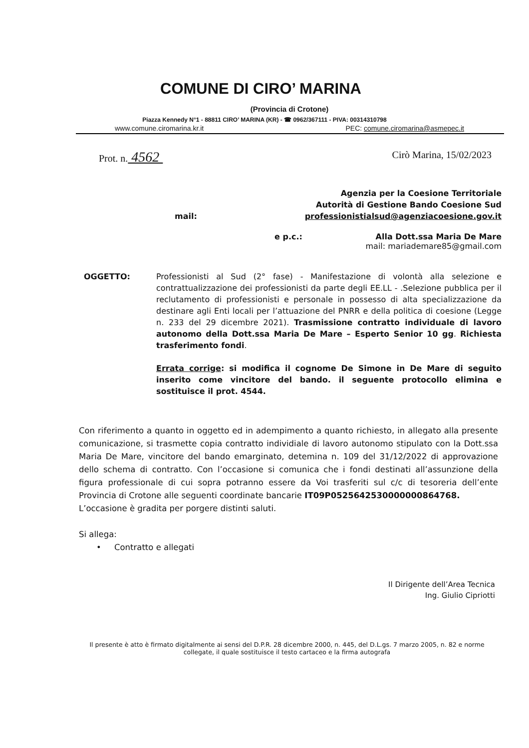COMUNE DI CIRO’ MARINA
(Provincia di Crotone)
Piazza Kennedy N°1 - 88811 CIRO’ MARINA (KR) - ☎ 0962/367111 - PIVA: 00314310798
www.comune.ciromarina.kr.it PEC: comune.ciromarina@asmepec.it
Prot. n. 4562 Cirò Marina, 15/02/2023
Agenzia per la Coesione Territoriale
Autorità di Gestione Bando Coesione Sud
mail: professionistialsud@agenziacoesione.gov.it
e p.c.: Alla Dott.ssa Maria De Mare
mail: mariademare85@gmail.com
OGGETTO: Professionisti al Sud (2° fase) - Manifestazione di volontà alla selezione e contrattualizzazione dei professionisti da parte degli EE.LL - .Selezione pubblica per il reclutamento di professionisti e personale in possesso di alta specializzazione da destinare agli Enti locali per l’attuazione del PNRR e della politica di coesione (Legge n. 233 del 29 dicembre 2021). Trasmissione contratto individuale di lavoro autonomo della Dott.ssa Maria De Mare – Esperto Senior 10 gg. Richiesta trasferimento fondi.
Errata corrige: si modifica il cognome De Simone in De Mare di seguito inserito come vincitore del bando. il seguente protocollo elimina e sostituisce il prot. 4544.
Con riferimento a quanto in oggetto ed in adempimento a quanto richiesto, in allegato alla presente comunicazione, si trasmette copia contratto individiale di lavoro autonomo stipulato con la Dott.ssa Maria De Mare, vincitore del bando emarginato, detemina n. 109 del 31/12/2022 di approvazione dello schema di contratto. Con l’occasione si comunica che i fondi destinati all’assunzione della figura professionale di cui sopra potranno essere da Voi trasferiti sul c/c di tesoreria dell’ente Provincia di Crotone alle seguenti coordinate bancarie IT09P0525642530000000864768.
L’occasione è gradita per porgere distinti saluti.
Si allega:
• Contratto e allegati
Il Dirigente dell’Area Tecnica
Ing. Giulio Cipriotti
Il presente è atto è firmato digitalmente ai sensi del D.P.R. 28 dicembre 2000, n. 445, del D.L.gs. 7 marzo 2005, n. 82 e norme collegate, il quale sostituisce il testo cartaceo e la firma autografa